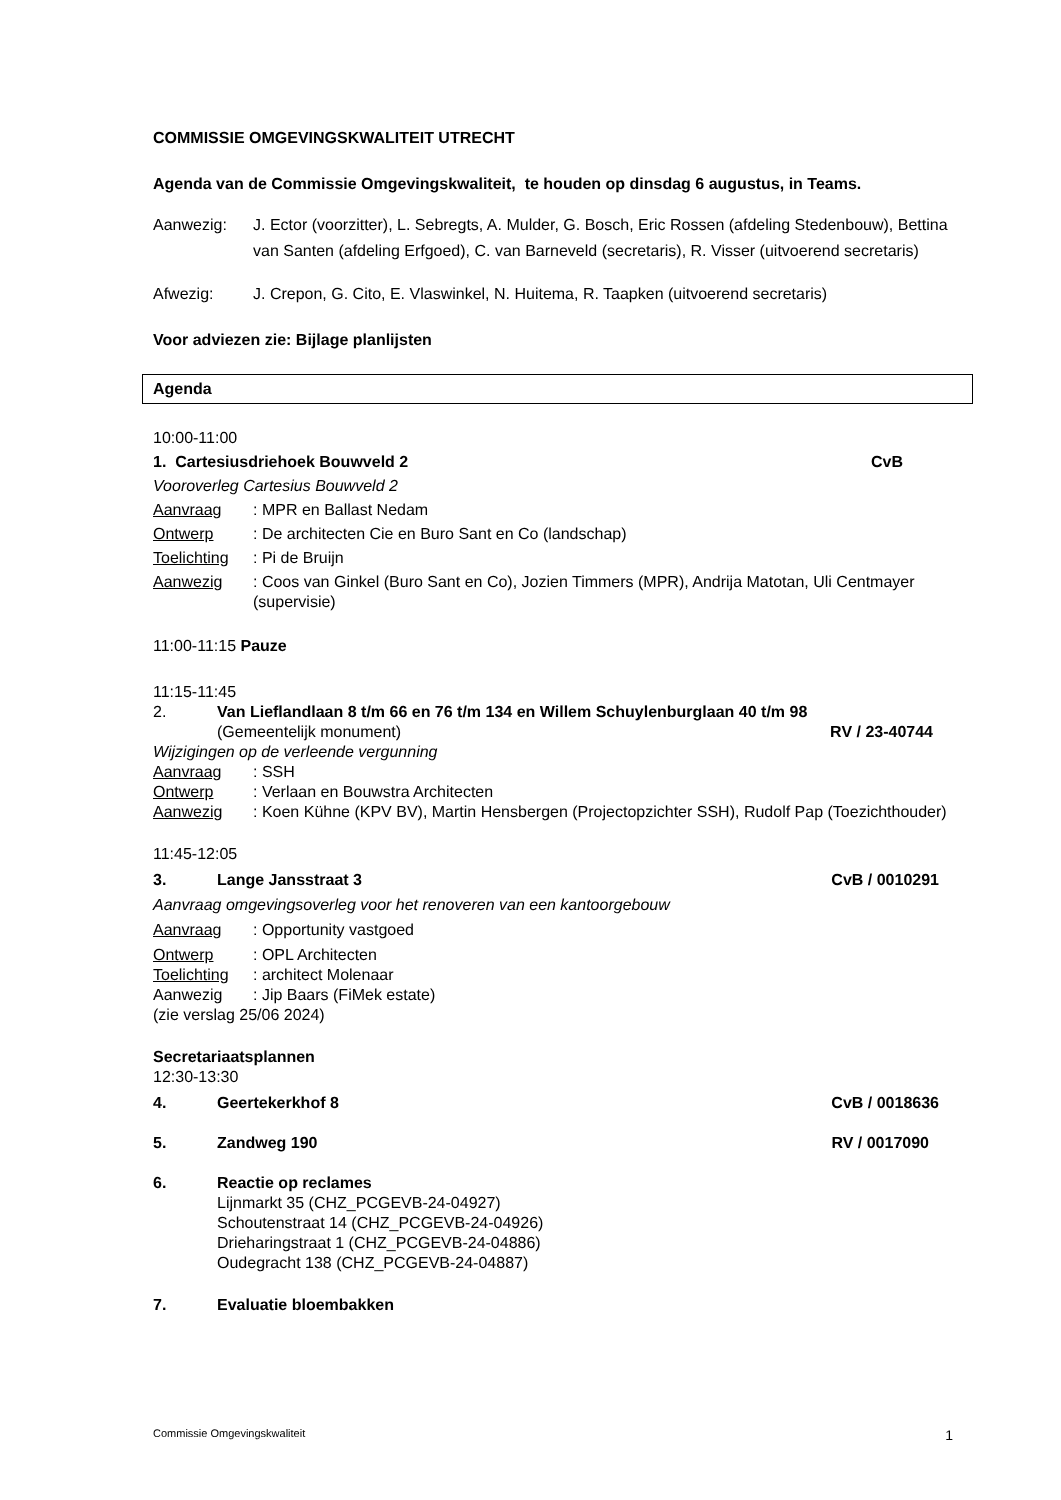COMMISSIE OMGEVINGSKWALITEIT UTRECHT
Agenda van de Commissie Omgevingskwaliteit, te houden op dinsdag 6 augustus, in Teams.
Aanwezig: J. Ector (voorzitter), L. Sebregts, A. Mulder, G. Bosch, Eric Rossen (afdeling Stedenbouw), Bettina van Santen (afdeling Erfgoed), C. van Barneveld (secretaris), R. Visser (uitvoerend secretaris)
Afwezig: J. Crepon, G. Cito, E. Vlaswinkel, N. Huitema, R. Taapken (uitvoerend secretaris)
Voor adviezen zie: Bijlage planlijsten
Agenda
10:00-11:00
1. Cartesiusdriehoek Bouwveld 2 CvB
Vooroverleg Cartesius Bouwveld 2
Aanvraag: MPR en Ballast Nedam
Ontwerp: De architecten Cie en Buro Sant en Co (landschap)
Toelichting: Pi de Bruijn
Aanwezig: Coos van Ginkel (Buro Sant en Co), Jozien Timmers (MPR), Andrija Matotan, Uli Centmayer (supervisie)
11:00-11:15 Pauze
11:15-11:45
2. Van Lieflandlaan 8 t/m 66 en 76 t/m 134 en Willem Schuylenburglaan 40 t/m 98
(Gemeentelijk monument) RV / 23-40744
Wijzigingen op de verleende vergunning
Aanvraag: SSH
Ontwerp: Verlaan en Bouwstra Architecten
Aanwezig: Koen Kühne (KPV BV), Martin Hensbergen (Projectopzichter SSH), Rudolf Pap (Toezichthouder)
11:45-12:05
3. Lange Jansstraat 3 CvB / 0010291
Aanvraag omgevingsoverleg voor het renoveren van een kantoorgebouw
Aanvraag: Opportunity vastgoed
Ontwerp: OPL Architecten
Toelichting: architect Molenaar
Aanwezig: Jip Baars (FiMek estate)
(zie verslag 25/06 2024)
Secretariaatsplannen
12:30-13:30
4. Geertekerkhof 8 CvB / 0018636
5. Zandweg 190 RV / 0017090
6. Reactie op reclames
Lijnmarkt 35 (CHZ_PCGEVB-24-04927)
Schoutenstraat 14 (CHZ_PCGEVB-24-04926)
Drieharingstraat 1 (CHZ_PCGEVB-24-04886)
Oudegracht 138 (CHZ_PCGEVB-24-04887)
7. Evaluatie bloembakken
Commissie Omgevingskwaliteit 1